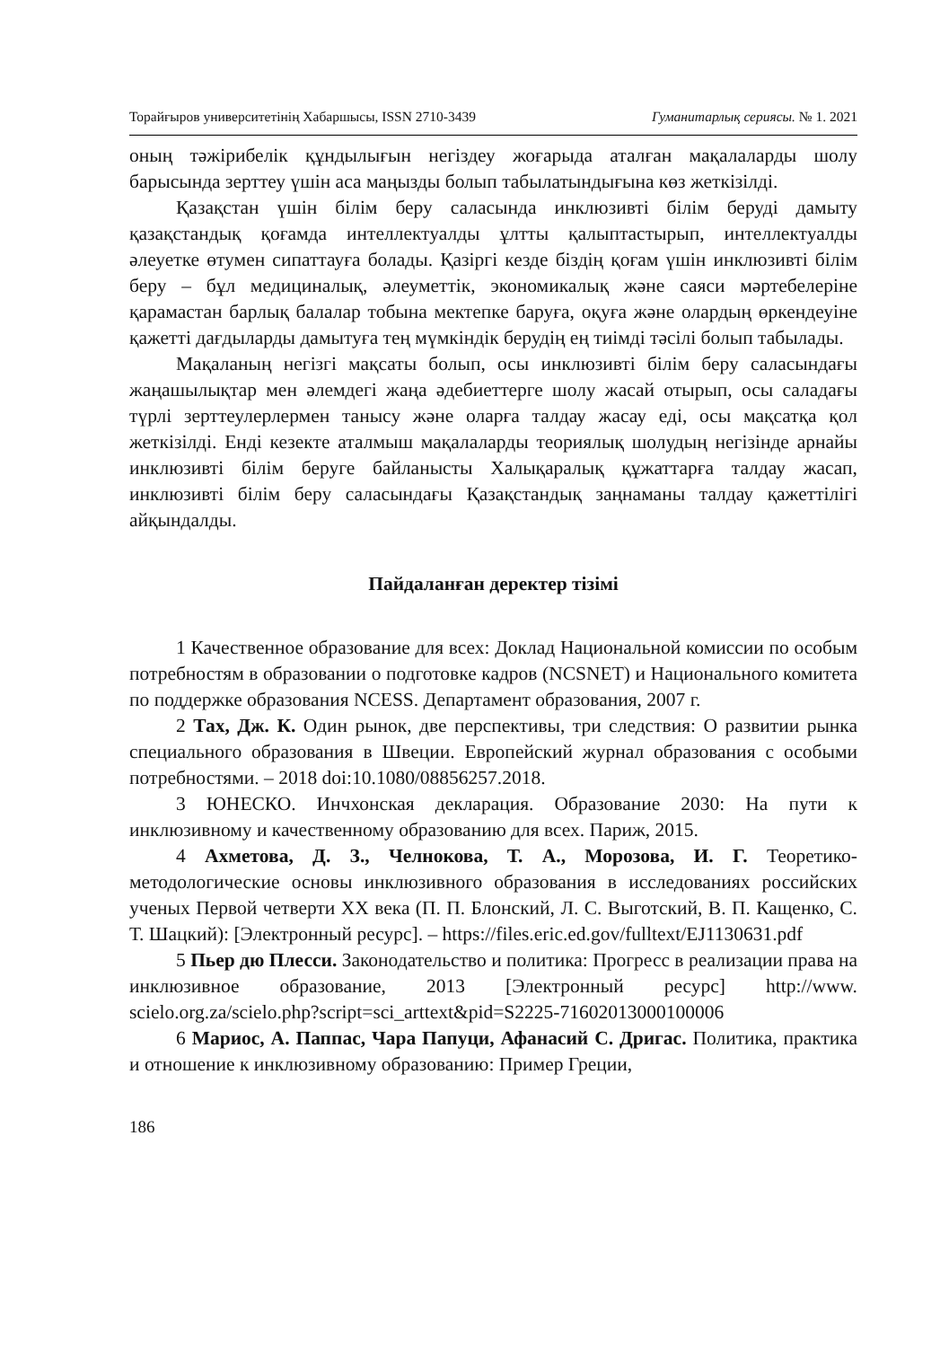Торайғыров университетінің Хабаршысы, ISSN 2710-3439 Гуманитарлық сериясы. № 1. 2021
оның тәжірибелік құндылығын негіздеу жоғарыда аталған мақалаларды шолу барысында зерттеу үшін аса маңызды болып табылатындығына көз жеткізілді.
Қазақстан үшін білім беру саласында инклюзивті білім беруді дамыту қазақстандық қоғамда интеллектуалды ұлтты қалыптастырып, интеллектуалды әлеуетке өтумен сипаттауға болады. Қазіргі кезде біздің қоғам үшін инклюзивті білім беру – бұл медициналық, әлеуметтік, экономикалық және саяси мәртебелеріне қарамастан барлық балалар тобына мектепке баруға, оқуға және олардың өркендеуіне қажетті дағдыларды дамытуға тең мүмкіндік берудің ең тиімді тәсілі болып табылады.
Мақаланың негізгі мақсаты болып, осы инклюзивті білім беру саласындағы жаңашылықтар мен әлемдегі жаңа әдебиеттерге шолу жасай отырып, осы саладағы түрлі зерттеулерлермен танысу және оларға талдау жасау еді, осы мақсатқа қол жеткізілді. Енді кезекте аталмыш мақалаларды теориялық шолудың негізінде арнайы инклюзивті білім беруге байланысты Халықаралық құжаттарға талдау жасап, инклюзивті білім беру саласындағы Қазақстандық заңнаманы талдау қажеттілігі айқындалды.
Пайдаланған деректер тізімі
1 Качественное образование для всех: Доклад Национальной комиссии по особым потребностям в образовании о подготовке кадров (NCSNET) и Национального комитета по поддержке образования NCESS. Департамент образования, 2007 г.
2 Тах, Дж. К. Один рынок, две перспективы, три следствия: О развитии рынка специального образования в Швеции. Европейский журнал образования с особыми потребностями. – 2018 doi:10.1080/08856257.2018.
3 ЮНЕСКО. Инчхонская декларация. Образование 2030: На пути к инклюзивному и качественному образованию для всех. Париж, 2015.
4 Ахметова, Д. З., Челнокова, Т. А., Морозова, И. Г. Теоретико-методологические основы инклюзивного образования в исследованиях российских ученых Первой четверти XX века (П. П. Блонский, Л. С. Выготский, В. П. Кащенко, С. Т. Шацкий): [Электронный ресурс]. – https://files.eric.ed.gov/fulltext/EJ1130631.pdf
5 Пьер дю Плесси. Законодательство и политика: Прогресс в реализации права на инклюзивное образование, 2013 [Электронный ресурс] http://www. scielo.org.za/scielo.php?script=sci_arttext&pid=S2225-71602013000100006
6 Мариос, А. Паппас, Чара Папуци, Афанасий С. Дригас. Политика, практика и отношение к инклюзивному образованию: Пример Греции,
186